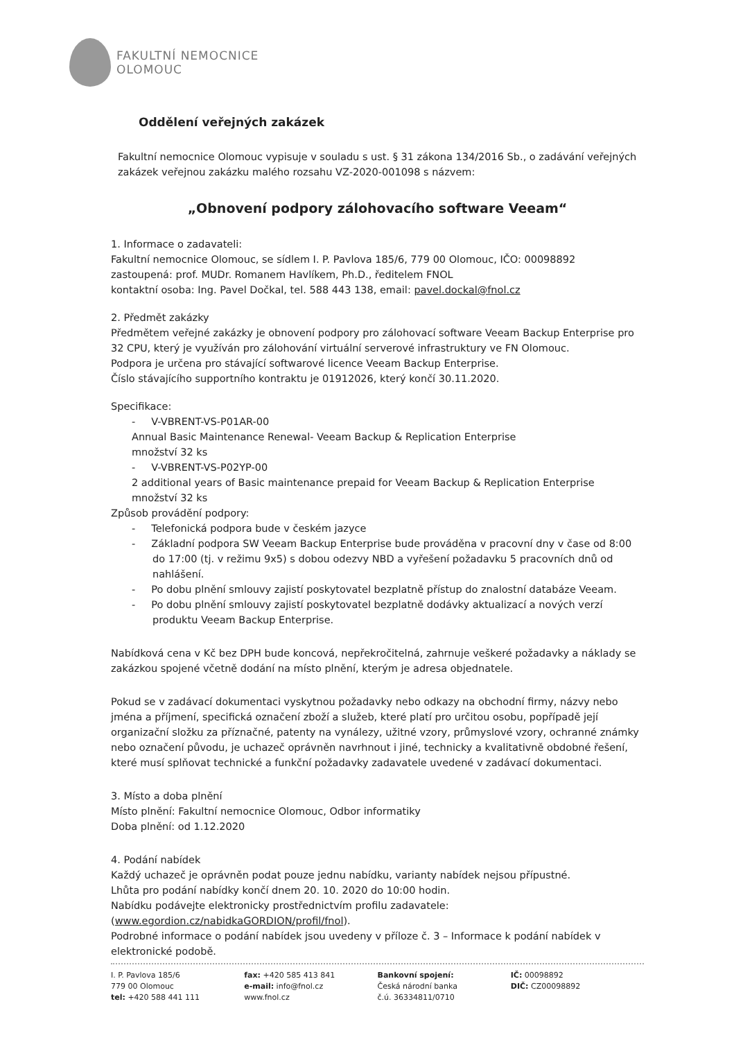FAKULTNÍ NEMOCNICE
OLOMOUC
Oddělení veřejných zakázek
Fakultní nemocnice Olomouc vypisuje v souladu s ust. § 31 zákona 134/2016 Sb., o zadávání veřejných zakázek veřejnou zakázku malého rozsahu VZ-2020-001098 s názvem:
„Obnovení podpory zálohovacího software Veeam“
1. Informace o zadavateli:
Fakultní nemocnice Olomouc, se sídlem I. P. Pavlova 185/6, 779 00 Olomouc, IČO: 00098892
zastoupená: prof. MUDr. Romanem Havlíkem, Ph.D., ředitelem FNOL
kontaktní osoba: Ing. Pavel Dočkal, tel. 588 443 138, email: pavel.dockal@fnol.cz
2. Předmět zakázky
Předmětem veřejné zakázky je obnovení podpory pro zálohovací software Veeam Backup Enterprise pro 32 CPU, který je využíván pro zálohování virtuální serverové infrastruktury ve FN Olomouc.
Podpora je určena pro stávající softwarové licence Veeam Backup Enterprise.
Číslo stávajícího supportního kontraktu je 01912026, který končí 30.11.2020.
Specifikace:
- V-VBRENT-VS-P01AR-00
Annual Basic Maintenance Renewal- Veeam Backup & Replication Enterprise
množství 32 ks
- V-VBRENT-VS-P02YP-00
2 additional years of Basic maintenance prepaid for Veeam Backup & Replication Enterprise
množství 32 ks
Způsob provádění podpory:
- Telefonická podpora bude v českém jazyce
- Základní podpora SW Veeam Backup Enterprise bude prováděna v pracovní dny v čase od 8:00 do 17:00 (tj. v režimu 9x5) s dobou odezvy NBD a vyřešení požadavku 5 pracovních dnů od nahlášení.
- Po dobu plnění smlouvy zajistí poskytovatel bezplatně přístup do znalostní databáze Veeam.
- Po dobu plnění smlouvy zajistí poskytovatel bezplatně dodávky aktualizací a nových verzí produktu Veeam Backup Enterprise.
Nabídková cena v Kč bez DPH bude koncová, nepřekročitelná, zahrnuje veškeré požadavky a náklady se zakázkou spojené včetně dodání na místo plnění, kterým je adresa objednatele.
Pokud se v zadávací dokumentaci vyskytnou požadavky nebo odkazy na obchodní firmy, názvy nebo jména a příjmení, specifická označení zboží a služeb, které platí pro určitou osobu, popřípadě její organizační složku za příznačné, patenty na vynálezy, užitné vzory, průmyslové vzory, ochranné známky nebo označení původu, je uchazeč oprávněn navrhnout i jiné, technicky a kvalitativně obdobné řešení, které musí splňovat technické a funkční požadavky zadavatele uvedené v zadávací dokumentaci.
3. Místo a doba plnění
Místo plnění: Fakultní nemocnice Olomouc, Odbor informatiky
Doba plnění: od 1.12.2020
4. Podání nabídek
Každý uchazeč je oprávněn podat pouze jednu nabídku, varianty nabídek nejsou přípustné.
Lhůta pro podání nabídky končí dnem 20. 10. 2020 do 10:00 hodin.
Nabídku podávejte elektronicky prostřednictvím profilu zadavatele:
(www.egordion.cz/nabidkaGORDION/profil/fnol).
Podrobné informace o podání nabídek jsou uvedeny v příloze č. 3 – Informace k podání nabídek v elektronické podobě.
I. P. Pavlova 185/6
779 00 Olomouc
tel: +420 588 441 111
fax: +420 585 413 841
e-mail: info@fnol.cz
www.fnol.cz
Bankovní spojení:
Česká národní banka
č.ú. 36334811/0710
IČ: 00098892
DIČ: CZ00098892